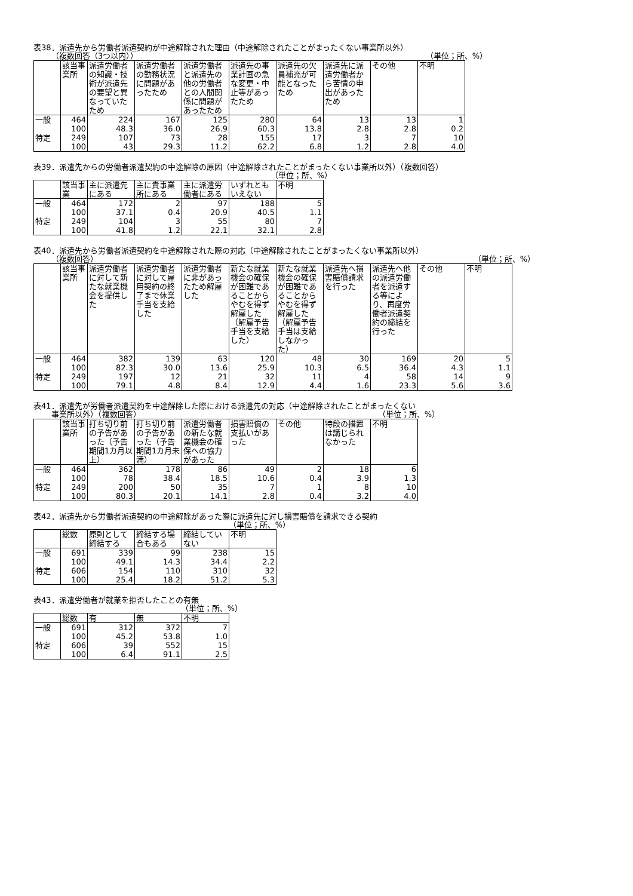表38．派遣先から労働者派遣契約が中途解除された理由（中途解除されたことがまったくない事業所以外）
（複数回答（3つ以内）） （単位；所、%）
| | 該当事業所 | 派遣労働者の知識・技術が派遣先の要望と異なっていたため | 派遣労働者の勤務状況に問題があったため | 派遣労働者と派遣先の他の労働者との人間関係に問題があったため | 派遣先の事業計画の急な変更・中止等があったため | 派遣先の欠員補充が可能となったため | 派遣先に派遣労働者から苦情の申出があったため | その他 | 不明 |
| --- | --- | --- | --- | --- | --- | --- | --- | --- | --- |
| 一般 | 464 | 224 | 167 | 125 | 280 | 64 | 13 | 13 | 1 |
| | 100 | 48.3 | 36.0 | 26.9 | 60.3 | 13.8 | 2.8 | 2.8 | 0.2 |
| 特定 | 249 | 107 | 73 | 28 | 155 | 17 | 3 | 7 | 10 |
| | 100 | 43 | 29.3 | 11.2 | 62.2 | 6.8 | 1.2 | 2.8 | 4.0 |
表39．派遣先からの労働者派遣契約の中途解除の原因（中途解除されたことがまったくない事業所以外）（複数回答）
（単位；所、%）
| | 該当事業 | 主に派遣先にある | 主に貴事業所にある | 主に派遣労働者にある | いずれともいえない | 不明 |
| --- | --- | --- | --- | --- | --- | --- |
| 一般 | 464 | 172 | 2 | 97 | 188 | 5 |
| | 100 | 37.1 | 0.4 | 20.9 | 40.5 | 1.1 |
| 特定 | 249 | 104 | 3 | 55 | 80 | 7 |
| | 100 | 41.8 | 1.2 | 22.1 | 32.1 | 2.8 |
表40．派遣先から労働者派遣契約を中途解除された際の対応（中途解除されたことがまったくない事業所以外）
（複数回答） （単位；所、%）
| | 該当事業所 | 派遣労働者に対して新たな就業機会を提供した | 派遣労働者に対して雇用契約の終了まで休業手当を支給した | 派遣労働者に非があったため解雇した | 新たな就業機会の確保が困難であることからやむを得ず解雇した（解雇予告手当を支給した） | 新たな就業機会の確保が困難であることからやむを得ず解雇した（解雇予告手当は支給しなかった） | 派遣先へ損害賠償請求を行った | 派遣先へ他の派遣労働者を派遣する等により、再度労働者派遣契約の締結を行った | その他 | 不明 |
| --- | --- | --- | --- | --- | --- | --- | --- | --- | --- | --- |
| 一般 | 464 | 382 | 139 | 63 | 120 | 48 | 30 | 169 | 20 | 5 |
| | 100 | 82.3 | 30.0 | 13.6 | 25.9 | 10.3 | 6.5 | 36.4 | 4.3 | 1.1 |
| 特定 | 249 | 197 | 12 | 21 | 32 | 11 | 4 | 58 | 14 | 9 |
| | 100 | 79.1 | 4.8 | 8.4 | 12.9 | 4.4 | 1.6 | 23.3 | 5.6 | 3.6 |
表41．派遣先が労働者派遣契約を中途解除した際における派遣先の対応（中途解除されたことがまったくない
事業所以外）（複数回答） （単位；所、%）
| | 該当事業所 | 打ち切り前の予告があった（予告期間1カ月以上） | 打ち切り前の予告があった（予告期間1カ月未満） | 派遣労働者の新たな就業機会の確保への協力があった | 損害賠償の支払いがあった | その他 | 特段の措置は講じられなかった | 不明 |
| --- | --- | --- | --- | --- | --- | --- | --- | --- |
| 一般 | 464 | 362 | 178 | 86 | 49 | 2 | 18 | 6 |
| | 100 | 78 | 38.4 | 18.5 | 10.6 | 0.4 | 3.9 | 1.3 |
| 特定 | 249 | 200 | 50 | 35 | 7 | 1 | 8 | 10 |
| | 100 | 80.3 | 20.1 | 14.1 | 2.8 | 0.4 | 3.2 | 4.0 |
表42．派遣先から労働者派遣契約の中途解除があった際に派遣先に対し損害賠償を請求できる契約
（単位；所、%）
| | 総数 | 原則として締結する | 締結する場合もある | 締結していない | 不明 |
| --- | --- | --- | --- | --- | --- |
| 一般 | 691 | 339 | 99 | 238 | 15 |
| | 100 | 49.1 | 14.3 | 34.4 | 2.2 |
| 特定 | 606 | 154 | 110 | 310 | 32 |
| | 100 | 25.4 | 18.2 | 51.2 | 5.3 |
表43．派遣労働者が就業を拒否したことの有無
（単位；所、%）
| | 総数 | 有 | 無 | 不明 |
| --- | --- | --- | --- | --- |
| 一般 | 691 | 312 | 372 | 7 |
| | 100 | 45.2 | 53.8 | 1.0 |
| 特定 | 606 | 39 | 552 | 15 |
| | 100 | 6.4 | 91.1 | 2.5 |